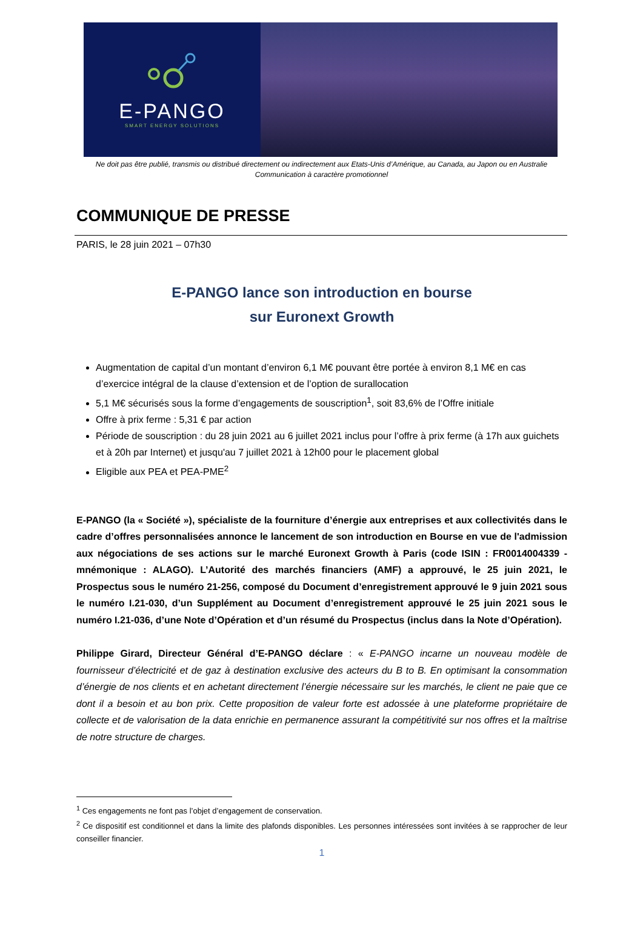E-PANGO
SMART ENERGY SOLUTIONS
Ne doit pas être publié, transmis ou distribué directement ou indirectement aux Etats-Unis d’Amérique, au Canada, au Japon ou en Australie
Communication à caractère promotionnel
COMMUNIQUE DE PRESSE
PARIS, le 28 juin 2021 – 07h30
E-PANGO lance son introduction en bourse
sur Euronext Growth
Augmentation de capital d’un montant d’environ 6,1 M€ pouvant être portée à environ 8,1 M€ en cas d’exercice intégral de la clause d’extension et de l’option de surallocation
5,1 M€ sécurisés sous la forme d’engagements de souscription<sup>1</sup>, soit 83,6% de l’Offre initiale
Offre à prix ferme : 5,31 € par action
Période de souscription : du 28 juin 2021 au 6 juillet 2021 inclus pour l’offre à prix ferme (à 17h aux guichets et à 20h par Internet) et jusqu'au 7 juillet 2021 à 12h00 pour le placement global
Eligible aux PEA et PEA-PME<sup>2</sup>
E-PANGO (la « Société »), spécialiste de la fourniture d’énergie aux entreprises et aux collectivités dans le cadre d’offres personnalisées annonce le lancement de son introduction en Bourse en vue de l'admission aux négociations de ses actions sur le marché Euronext Growth à Paris (code ISIN : FR0014004339 - mnémonique : ALAGO). L’Autorité des marchés financiers (AMF) a approuvé, le 25 juin 2021, le Prospectus sous le numéro 21-256, composé du Document d’enregistrement approuvé le 9 juin 2021 sous le numéro I.21-030, d’un Supplément au Document d’enregistrement approuvé le 25 juin 2021 sous le numéro I.21-036, d’une Note d’Opération et d’un résumé du Prospectus (inclus dans la Note d’Opération).
Philippe Girard, Directeur Général d’E-PANGO déclare : « E-PANGO incarne un nouveau modèle de fournisseur d’électricité et de gaz à destination exclusive des acteurs du B to B. En optimisant la consommation d’énergie de nos clients et en achetant directement l’énergie nécessaire sur les marchés, le client ne paie que ce dont il a besoin et au bon prix. Cette proposition de valeur forte est adossée à une plateforme propriétaire de collecte et de valorisation de la data enrichie en permanence assurant la compétitivité sur nos offres et la maîtrise de notre structure de charges.
<sup>1</sup> Ces engagements ne font pas l’objet d’engagement de conservation.
<sup>2</sup> Ce dispositif est conditionnel et dans la limite des plafonds disponibles. Les personnes intéressées sont invitées à se rapprocher de leur conseiller financier.
1